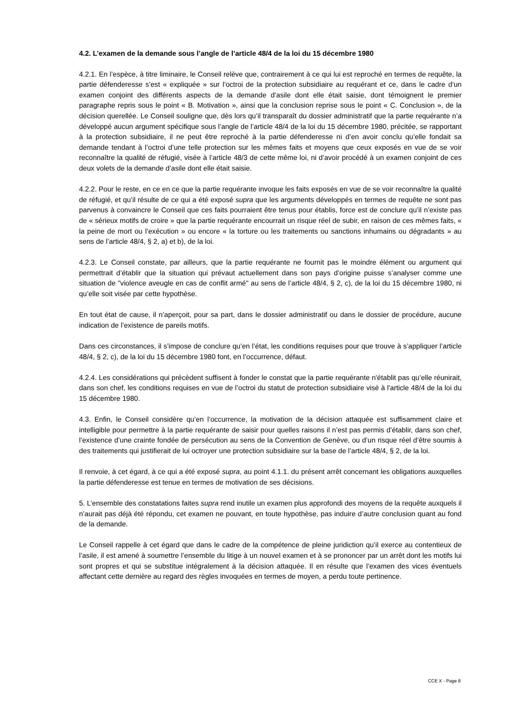4.2. L’examen de la demande sous l’angle de l’article 48/4 de la loi du 15 décembre 1980
4.2.1. En l’espèce, à titre liminaire, le Conseil relève que, contrairement à ce qui lui est reproché en termes de requête, la partie défenderesse s’est « expliquée » sur l’octroi de la protection subsidiaire au requérant et ce, dans le cadre d’un examen conjoint des différents aspects de la demande d’asile dont elle était saisie, dont témoignent le premier paragraphe repris sous le point « B. Motivation », ainsi que la conclusion reprise sous le point « C. Conclusion », de la décision querellée. Le Conseil souligne que, dès lors qu’il transparaît du dossier administratif que la partie requérante n’a développé aucun argument spécifique sous l’angle de l’article 48/4 de la loi du 15 décembre 1980, précitée, se rapportant à la protection subsidiaire, il ne peut être reproché à la partie défenderesse ni d’en avoir conclu qu’elle fondait sa demande tendant à l’octroi d’une telle protection sur les mêmes faits et moyens que ceux exposés en vue de se voir reconnaître la qualité de réfugié, visée à l’article 48/3 de cette même loi, ni d’avoir procédé à un examen conjoint de ces deux volets de la demande d’asile dont elle était saisie.
4.2.2. Pour le reste, en ce en ce que la partie requérante invoque les faits exposés en vue de se voir reconnaître la qualité de réfugié, et qu’il résulte de ce qui a été exposé supra que les arguments développés en termes de requête ne sont pas parvenus à convaincre le Conseil que ces faits pourraient être tenus pour établis, force est de conclure qu’il n’existe pas de « sérieux motifs de croire » que la partie requérante encourrait un risque réel de subir, en raison de ces mêmes faits, « la peine de mort ou l’exécution » ou encore « la torture ou les traitements ou sanctions inhumains ou dégradants » au sens de l’article 48/4, § 2, a) et b), de la loi.
4.2.3. Le Conseil constate, par ailleurs, que la partie requérante ne fournit pas le moindre élément ou argument qui permettrait d’établir que la situation qui prévaut actuellement dans son pays d’origine puisse s’analyser comme une situation de "violence aveugle en cas de conflit armé" au sens de l’article 48/4, § 2, c), de la loi du 15 décembre 1980, ni qu’elle soit visée par cette hypothèse.
En tout état de cause, il n’aperçoit, pour sa part, dans le dossier administratif ou dans le dossier de procédure, aucune indication de l’existence de pareils motifs.
Dans ces circonstances, il s’impose de conclure qu’en l’état, les conditions requises pour que trouve à s’appliquer l’article 48/4, § 2, c), de la loi du 15 décembre 1980 font, en l’occurrence, défaut.
4.2.4. Les considérations qui précèdent suffisent à fonder le constat que la partie requérante n'établit pas qu’elle réunirait, dans son chef, les conditions requises en vue de l’octroi du statut de protection subsidiaire visé à l'article 48/4 de la loi du 15 décembre 1980.
4.3. Enfin, le Conseil considère qu’en l’occurrence, la motivation de la décision attaquée est suffisamment claire et intelligible pour permettre à la partie requérante de saisir pour quelles raisons il n’est pas permis d’établir, dans son chef, l’existence d’une crainte fondée de persécution au sens de la Convention de Genève, ou d’un risque réel d’être soumis à des traitements qui justifierait de lui octroyer une protection subsidiaire sur la base de l’article 48/4, § 2, de la loi.
Il renvoie, à cet égard, à ce qui a été exposé supra, au point 4.1.1. du présent arrêt concernant les obligations auxquelles la partie défenderesse est tenue en termes de motivation de ses décisions.
5. L’ensemble des constatations faites supra rend inutile un examen plus approfondi des moyens de la requête auxquels il n’aurait pas déjà été répondu, cet examen ne pouvant, en toute hypothèse, pas induire d’autre conclusion quant au fond de la demande.
Le Conseil rappelle à cet égard que dans le cadre de la compétence de pleine juridiction qu’il exerce au contentieux de l’asile, il est amené à soumettre l’ensemble du litige à un nouvel examen et à se prononcer par un arrêt dont les motifs lui sont propres et qui se substitue intégralement à la décision attaquée. Il en résulte que l’examen des vices éventuels affectant cette dernière au regard des règles invoquées en termes de moyen, a perdu toute pertinence.
CCE X - Page 8